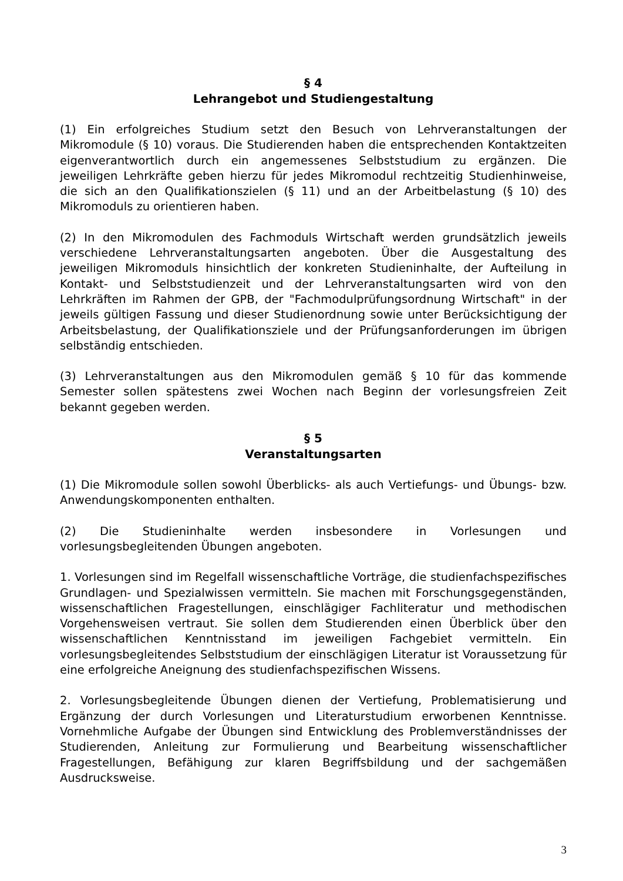§ 4
Lehrangebot und Studiengestaltung
(1) Ein erfolgreiches Studium setzt den Besuch von Lehrveranstaltungen der Mikromodule (§ 10) voraus. Die Studierenden haben die entsprechenden Kontaktzeiten eigenverantwortlich durch ein angemessenes Selbststudium zu ergänzen. Die jeweiligen Lehrkräfte geben hierzu für jedes Mikromodul rechtzeitig Studienhinweise, die sich an den Qualifikationszielen (§ 11) und an der Arbeitbelastung (§ 10) des Mikromoduls zu orientieren haben.
(2) In den Mikromodulen des Fachmoduls Wirtschaft werden grundsätzlich jeweils verschiedene Lehrveranstaltungsarten angeboten. Über die Ausgestaltung des jeweiligen Mikromoduls hinsichtlich der konkreten Studieninhalte, der Aufteilung in Kontakt- und Selbststudienzeit und der Lehrveranstaltungsarten wird von den Lehrkräften im Rahmen der GPB, der "Fachmodulprüfungsordnung Wirtschaft" in der jeweils gültigen Fassung und dieser Studienordnung sowie unter Berücksichtigung der Arbeitsbelastung, der Qualifikationsziele und der Prüfungsanforderungen im übrigen selbständig entschieden.
(3) Lehrveranstaltungen aus den Mikromodulen gemäß § 10 für das kommende Semester sollen spätestens zwei Wochen nach Beginn der vorlesungsfreien Zeit bekannt gegeben werden.
§ 5
Veranstaltungsarten
(1) Die Mikromodule sollen sowohl Überblicks- als auch Vertiefungs- und Übungs- bzw. Anwendungskomponenten enthalten.
(2) Die Studieninhalte werden insbesondere in Vorlesungen und vorlesungsbegleitenden Übungen angeboten.
1. Vorlesungen sind im Regelfall wissenschaftliche Vorträge, die studienfachspezifisches Grundlagen- und Spezialwissen vermitteln. Sie machen mit Forschungsgegenständen, wissenschaftlichen Fragestellungen, einschlägiger Fachliteratur und methodischen Vorgehensweisen vertraut. Sie sollen dem Studierenden einen Überblick über den wissenschaftlichen Kenntnisstand im jeweiligen Fachgebiet vermitteln. Ein vorlesungsbegleitendes Selbststudium der einschlägigen Literatur ist Voraussetzung für eine erfolgreiche Aneignung des studienfachspezifischen Wissens.
2. Vorlesungsbegleitende Übungen dienen der Vertiefung, Problematisierung und Ergänzung der durch Vorlesungen und Literaturstudium erworbenen Kenntnisse. Vornehmliche Aufgabe der Übungen sind Entwicklung des Problemverständnisses der Studierenden, Anleitung zur Formulierung und Bearbeitung wissenschaftlicher Fragestellungen, Befähigung zur klaren Begriffsbildung und der sachgemäßen Ausdrucksweise.
3